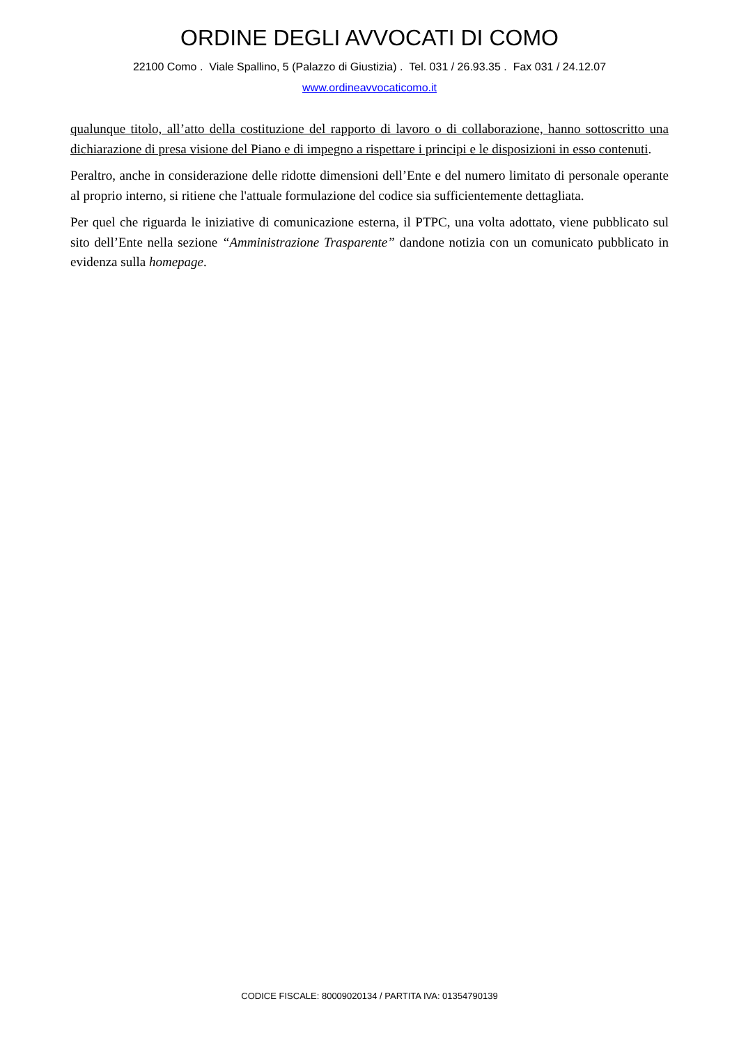ORDINE DEGLI AVVOCATI DI COMO
22100 Como . Viale Spallino, 5 (Palazzo di Giustizia) . Tel. 031 / 26.93.35 . Fax 031 / 24.12.07
www.ordineavvocaticomo.it
qualunque titolo, all’atto della costituzione del rapporto di lavoro o di collaborazione, hanno sottoscritto una dichiarazione di presa visione del Piano e di impegno a rispettare i principi e le disposizioni in esso contenuti.
Peraltro, anche in considerazione delle ridotte dimensioni dell’Ente e del numero limitato di personale operante al proprio interno, si ritiene che l'attuale formulazione del codice sia sufficientemente dettagliata.
Per quel che riguarda le iniziative di comunicazione esterna, il PTPC, una volta adottato, viene pubblicato sul sito dell’Ente nella sezione “Amministrazione Trasparente” dandone notizia con un comunicato pubblicato in evidenza sulla homepage.
CODICE FISCALE: 80009020134 / PARTITA IVA: 01354790139